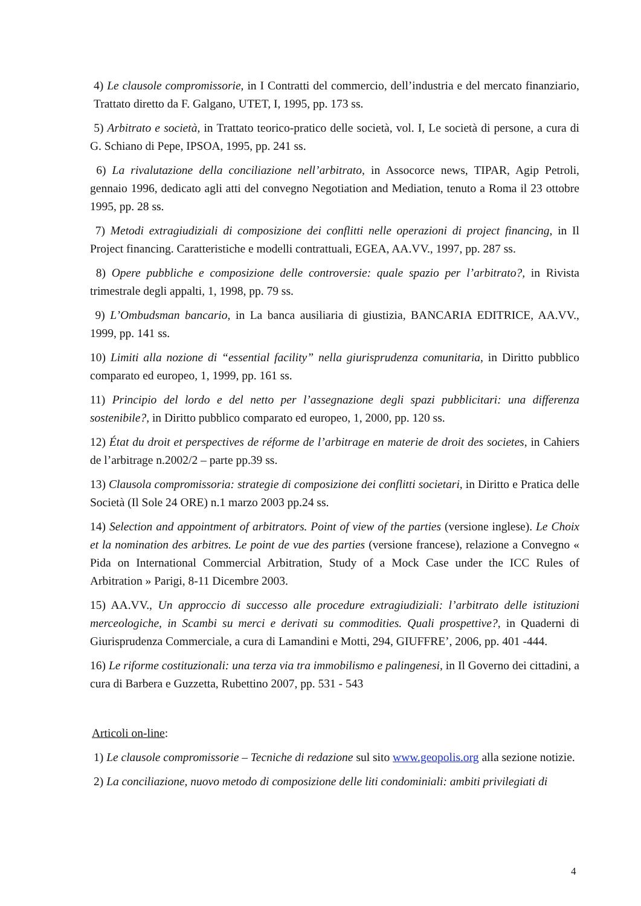4) Le clausole compromissorie, in I Contratti del commercio, dell’industria e del mercato finanziario, Trattato diretto da F. Galgano, UTET, I, 1995, pp. 173 ss.
5) Arbitrato e società, in Trattato teorico-pratico delle società, vol. I, Le società di persone, a cura di G. Schiano di Pepe, IPSOA, 1995, pp. 241 ss.
6) La rivalutazione della conciliazione nell’arbitrato, in Assocorce news, TIPAR, Agip Petroli, gennaio 1996, dedicato agli atti del convegno Negotiation and Mediation, tenuto a Roma il 23 ottobre 1995, pp. 28 ss.
7) Metodi extragiudiziali di composizione dei conflitti nelle operazioni di project financing, in Il Project financing. Caratteristiche e modelli contrattuali, EGEA, AA.VV., 1997, pp. 287 ss.
8) Opere pubbliche e composizione delle controversie: quale spazio per l’arbitrato?, in Rivista trimestrale degli appalti, 1, 1998, pp. 79 ss.
9) L’Ombudsman bancario, in La banca ausiliaria di giustizia, BANCARIA EDITRICE, AA.VV., 1999, pp. 141 ss.
10) Limiti alla nozione di “essential facility” nella giurisprudenza comunitaria, in Diritto pubblico comparato ed europeo, 1, 1999, pp. 161 ss.
11) Principio del lordo e del netto per l’assegnazione degli spazi pubblicitari: una differenza sostenibile?, in Diritto pubblico comparato ed europeo, 1, 2000, pp. 120 ss.
12) État du droit et perspectives de réforme de l’arbitrage en materie de droit des societes, in Cahiers de l’arbitrage n.2002/2 – parte pp.39 ss.
13) Clausola compromissoria: strategie di composizione dei conflitti societari, in Diritto e Pratica delle Società (Il Sole 24 ORE) n.1 marzo 2003 pp.24 ss.
14) Selection and appointment of arbitrators. Point of view of the parties (versione inglese). Le Choix et la nomination des arbitres. Le point de vue des parties (versione francese), relazione a Convegno « Pida on International Commercial Arbitration, Study of a Mock Case under the ICC Rules of Arbitration » Parigi, 8-11 Dicembre 2003.
15) AA.VV., Un approccio di successo alle procedure extragiudiziali: l’arbitrato delle istituzioni merceologiche, in Scambi su merci e derivati su commodities. Quali prospettive?, in Quaderni di Giurisprudenza Commerciale, a cura di Lamandini e Motti, 294, GIUFFRE’, 2006, pp. 401 -444.
16) Le riforme costituzionali: una terza via tra immobilismo e palingenesi, in Il Governo dei cittadini, a cura di Barbera e Guzzetta, Rubettino 2007, pp. 531 - 543
Articoli on-line:
1) Le clausole compromissorie – Tecniche di redazione sul sito www.geopolis.org alla sezione notizie.
2) La conciliazione, nuovo metodo di composizione delle liti condominiali: ambiti privilegiati di
4